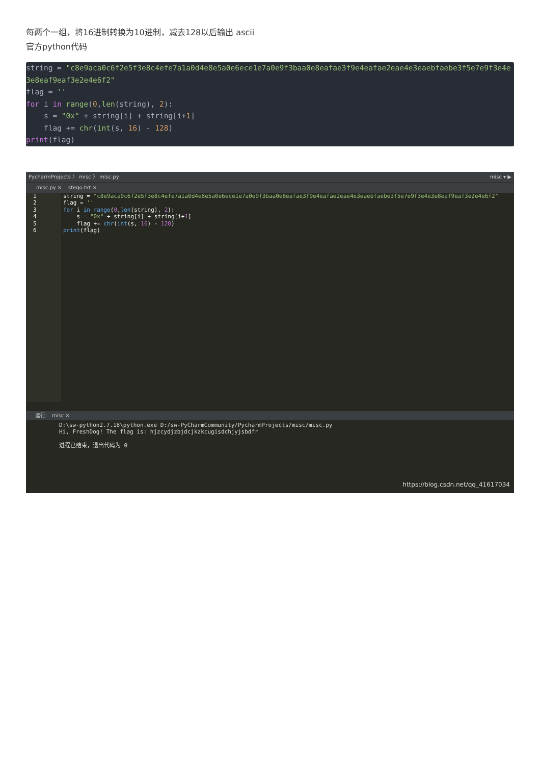每两个一组，将16进制转换为10进制，减去128以后输出 ascii
官方python代码
string = "c8e9aca0c6f2e5f3e8c4efe7a1a0d4e8e5a0e6ece1e7a0e9f3baa0e8eafae3f9e4eafae2eae4e3eaebfaebe3f5e7e9f3e4e3e8eaf9eaf3e2e4e6f2"
flag = ''
for i in range(0,len(string), 2):
    s = "0x" + string[i] + string[i+1]
    flag += chr(int(s, 16) - 128)
print(flag)
PycharmProjects 〉 misc 〉 misc.py misc ▾ ▶
misc.py × stego.txt ×
1
2
3
4
5
6
string = "c8e9aca0c6f2e5f3e8c4efe7a1a0d4e8e5a0e6ece1e7a0e9f3baa0e8eafae3f9e4eafae2eae4e3eaebfaebe3f5e7e9f3e4e3e8eaf9eaf3e2e4e6f2"
flag = ''
for i in range(0,len(string), 2):
    s = "0x" + string[i] + string[i+1]
    flag += chr(int(s, 16) - 128)
print(flag)
运行: misc ×
D:\sw-python2.7.18\python.exe D:/sw-PyCharmCommunity/PycharmProjects/misc/misc.py
Hi, FreshDog! The flag is: hjzcydjzbjdcjkzkcugisdchjyjsbdfr

进程已结束，退出代码为 0
https://blog.csdn.net/qq_41617034